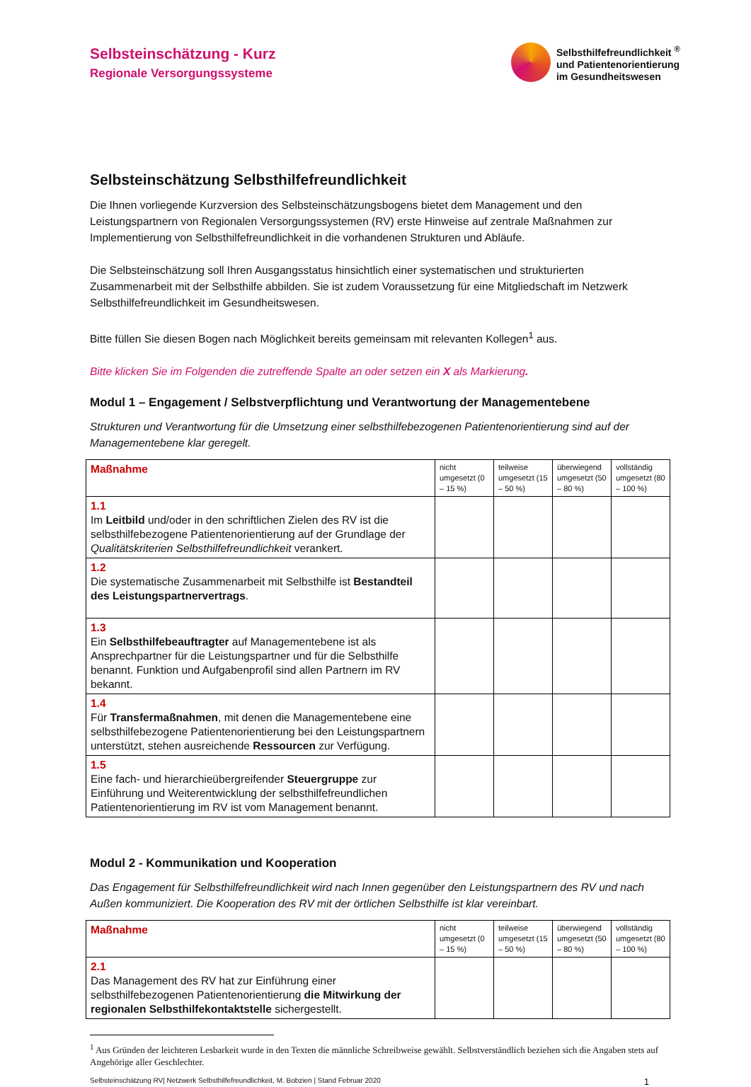Selbsteinschätzung - Kurz
Regionale Versorgungssysteme
Selbsthilfefreundlichkeit <sup>®</sup>
und Patientenorientierung
im Gesundheitswesen
Selbsteinschätzung Selbsthilfefreundlichkeit
Die Ihnen vorliegende Kurzversion des Selbsteinschätzungsbogens bietet dem Management und den Leistungspartnern von Regionalen Versorgungssystemen (RV) erste Hinweise auf zentrale Maßnahmen zur Implementierung von Selbsthilfefreundlichkeit in die vorhandenen Strukturen und Abläufe.
Die Selbsteinschätzung soll Ihren Ausgangsstatus hinsichtlich einer systematischen und strukturierten Zusammenarbeit mit der Selbsthilfe abbilden. Sie ist zudem Voraussetzung für eine Mitgliedschaft im Netzwerk Selbsthilfefreundlichkeit im Gesundheitswesen.
Bitte füllen Sie diesen Bogen nach Möglichkeit bereits gemeinsam mit relevanten Kollegen<sup>1</sup> aus.
Bitte klicken Sie im Folgenden die zutreffende Spalte an oder setzen ein X als Markierung.
Modul 1 – Engagement / Selbstverpflichtung und Verantwortung der Managementebene
Strukturen und Verantwortung für die Umsetzung einer selbsthilfebezogenen Patientenorientierung sind auf der Managementebene klar geregelt.
| Maßnahme | nicht umgesetzt (0 – 15 %) | teilweise umgesetzt (15 – 50 %) | überwiegend umgesetzt (50 – 80 %) | vollständig umgesetzt (80 – 100 %) |
| --- | --- | --- | --- | --- |
| 1.1 Im Leitbild und/oder in den schriftlichen Zielen des RV ist die selbsthilfebezogene Patientenorientierung auf der Grundlage der Qualitätskriterien Selbsthilfefreundlichkeit verankert. | | | | |
| 1.2 Die systematische Zusammenarbeit mit Selbsthilfe ist Bestandteil des Leistungspartnervertrags . | | | | |
| 1.3 Ein Selbsthilfebeauftragter auf Managementebene ist als Ansprechpartner für die Leistungspartner und für die Selbsthilfe benannt. Funktion und Aufgabenprofil sind allen Partnern im RV bekannt. | | | | |
| 1.4 Für Transfermaßnahmen , mit denen die Managementebene eine selbsthilfebezogene Patientenorientierung bei den Leistungspartnern unterstützt, stehen ausreichende Ressourcen zur Verfügung. | | | | |
| 1.5 Eine fach- und hierarchieübergreifender Steuergruppe zur Einführung und Weiterentwicklung der selbsthilfefreundlichen Patientenorientierung im RV ist vom Management benannt. | | | | |
Modul 2 - Kommunikation und Kooperation
Das Engagement für Selbsthilfefreundlichkeit wird nach Innen gegenüber den Leistungspartnern des RV und nach Außen kommuniziert. Die Kooperation des RV mit der örtlichen Selbsthilfe ist klar vereinbart.
| Maßnahme | nicht umgesetzt (0 – 15 %) | teilweise umgesetzt (15 – 50 %) | überwiegend umgesetzt (50 – 80 %) | vollständig umgesetzt (80 – 100 %) |
| --- | --- | --- | --- | --- |
| 2.1 Das Management des RV hat zur Einführung einer selbsthilfebezogenen Patientenorientierung die Mitwirkung der regionalen Selbsthilfekontaktstelle sichergestellt. | | | | |
<sup>1</sup> Aus Gründen der leichteren Lesbarkeit wurde in den Texten die männliche Schreibweise gewählt. Selbstverständlich beziehen sich die Angaben stets auf Angehörige aller Geschlechter.
Selbsteinschätzung RV| Netzwerk Selbsthilfefreundlichkeit, M. Bobzien | Stand Februar 2020 1